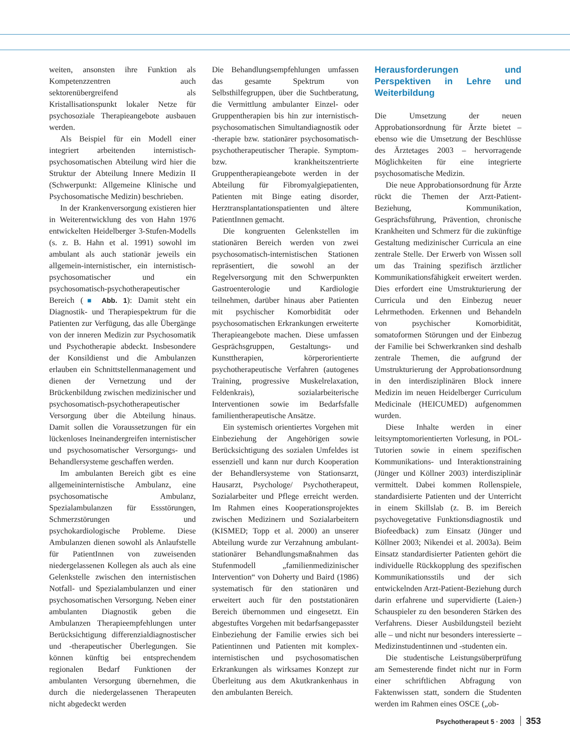weiten, ansonsten ihre Funktion als Kompetenzzentren auch sektorenübergreifend als Kristallisationspunkt lokaler Netze für psychosoziale Therapieangebote ausbauen werden.
Als Beispiel für ein Modell einer integriert arbeitenden internistisch-psychosomatischen Abteilung wird hier die Struktur der Abteilung Innere Medizin II (Schwerpunkt: Allgemeine Klinische und Psychosomatische Medizin) beschrieben.
In der Krankenversorgung existieren hier in Weiterentwicklung des von Hahn 1976 entwickelten Heidelberger 3-Stufen-Modells (s. z. B. Hahn et al. 1991) sowohl im ambulant als auch stationär jeweils ein allgemein-internistischer, ein internistisch-psychosomatischer und ein psychosomatisch-psychotherapeutischer Bereich (■ Abb. 1): Damit steht ein Diagnostik- und Therapiespektrum für die Patienten zur Verfügung, das alle Übergänge von der inneren Medizin zur Psychosomatik und Psychotherapie abdeckt. Insbesondere der Konsildienst und die Ambulanzen erlauben ein Schnittstellenmanagement und dienen der Vernetzung und der Brückenbildung zwischen medizinischer und psychosomatisch-psychotherapeutischer Versorgung über die Abteilung hinaus. Damit sollen die Voraussetzungen für ein lückenloses Ineinandergreifen internistischer und psychosomatischer Versorgungs- und Behandlersysteme geschaffen werden.
Im ambulanten Bereich gibt es eine allgemeininternistische Ambulanz, eine psychosomatische Ambulanz, Spezialambulanzen für Essstörungen, Schmerzstörungen und psychokardiologische Probleme. Diese Ambulanzen dienen sowohl als Anlaufstelle für PatientInnen von zuweisenden niedergelassenen Kollegen als auch als eine Gelenkstelle zwischen den internistischen Notfall- und Spezialambulanzen und einer psychosomatischen Versorgung. Neben einer ambulanten Diagnostik geben die Ambulanzen Therapieempfehlungen unter Berücksichtigung differenzialdiagnostischer und -therapeutischer Überlegungen. Sie können künftig bei entsprechendem regionalen Bedarf Funktionen der ambulanten Versorgung übernehmen, die durch die niedergelassenen Therapeuten nicht abgedeckt werden
Die Behandlungsempfehlungen umfassen das gesamte Spektrum von Selbsthilfegruppen, über die Suchtberatung, die Vermittlung ambulanter Einzel- oder Gruppentherapien bis hin zur internistisch-psychosomatischen Simultandiagnostik oder -therapie bzw. stationärer psychosomatisch-psychotherapeutischer Therapie. Symptom- bzw. krankheitszentrierte Gruppentherapieangebote werden in der Abteilung für Fibromyalgiepatienten, Patienten mit Binge eating disorder, Herztransplantationspatienten und ältere PatientInnen gemacht.
Die kongruenten Gelenkstellen im stationären Bereich werden von zwei psychosomatisch-internistischen Stationen repräsentiert, die sowohl an der Regelversorgung mit den Schwerpunkten Gastroenterologie und Kardiologie teilnehmen, darüber hinaus aber Patienten mit psychischer Komorbidität oder psychosomatischen Erkrankungen erweiterte Therapieangebote machen. Diese umfassen Gesprächsgruppen, Gestaltungs- und Kunsttherapien, körperorientierte psychotherapeutische Verfahren (autogenes Training, progressive Muskelrelaxation, Feldenkrais), sozialarbeiterische Interventionen sowie im Bedarfsfalle familientherapeutische Ansätze.
Ein systemisch orientiertes Vorgehen mit Einbeziehung der Angehörigen sowie Berücksichtigung des sozialen Umfeldes ist essenziell und kann nur durch Kooperation der Behandlersysteme von Stationsarzt, Hausarzt, Psychologe/ Psychotherapeut, Sozialarbeiter und Pflege erreicht werden. Im Rahmen eines Kooperationsprojektes zwischen Medizinern und Sozialarbeitern (KISMED; Topp et al. 2000) an unserer Abteilung wurde zur Verzahnung ambulant-stationärer Behandlungsmaßnahmen das Stufenmodell „familienmedizinischer Intervention“ von Doherty und Baird (1986) systematisch für den stationären und erweitert auch für den poststationären Bereich übernommen und eingesetzt. Ein abgestuftes Vorgehen mit bedarfsangepasster Einbeziehung der Familie erwies sich bei Patientinnen und Patienten mit komplex-internistischen und psychosomatischen Erkrankungen als wirksames Konzept zur Überleitung aus dem Akutkrankenhaus in den ambulanten Bereich.
Herausforderungen und Perspektiven in Lehre und Weiterbildung
Die Umsetzung der neuen Approbationsordnung für Ärzte bietet – ebenso wie die Umsetzung der Beschlüsse des Ärztetages 2003 – hervorragende Möglichkeiten für eine integrierte psychosomatische Medizin.
Die neue Approbationsordnung für Ärzte rückt die Themen der Arzt-Patient-Beziehung, Kommunikation, Gesprächsführung, Prävention, chronische Krankheiten und Schmerz für die zukünftige Gestaltung medizinischer Curricula an eine zentrale Stelle. Der Erwerb von Wissen soll um das Training spezifisch ärztlicher Kommunikationsfähigkeit erweitert werden. Dies erfordert eine Umstrukturierung der Curricula und den Einbezug neuer Lehrmethoden. Erkennen und Behandeln von psychischer Komorbidität, somatoformen Störungen und der Einbezug der Familie bei Schwerkranken sind deshalb zentrale Themen, die aufgrund der Umstrukturierung der Approbationsordnung in den interdisziplinären Block innere Medizin im neuen Heidelberger Curriculum Medicinale (HEICUMED) aufgenommen wurden.
Diese Inhalte werden in einer leitsymptomorientierten Vorlesung, in POL-Tutorien sowie in einem spezifischen Kommunikations- und Interaktionstraining (Jünger und Köllner 2003) interdisziplinär vermittelt. Dabei kommen Rollenspiele, standardisierte Patienten und der Unterricht in einem Skillslab (z. B. im Bereich psychovegetative Funktionsdiagnostik und Biofeedback) zum Einsatz (Jünger und Köllner 2003; Nikendei et al. 2003a). Beim Einsatz standardisierter Patienten gehört die individuelle Rückkopplung des spezifischen Kommunikationsstils und der sich entwickelnden Arzt-Patient-Beziehung durch darin erfahrene und supervidierte (Laien-) Schauspieler zu den besonderen Stärken des Verfahrens. Dieser Ausbildungsteil bezieht alle – und nicht nur besonders interessierte – Medizinstudentinnen und -studenten ein.
Die studentische Leistungsüberprüfung am Semesterende findet nicht nur in Form einer schriftlichen Abfragung von Faktenwissen statt, sondern die Studenten werden im Rahmen eines OSCE („ob-
Psychotherapeut 5 · 2003 353